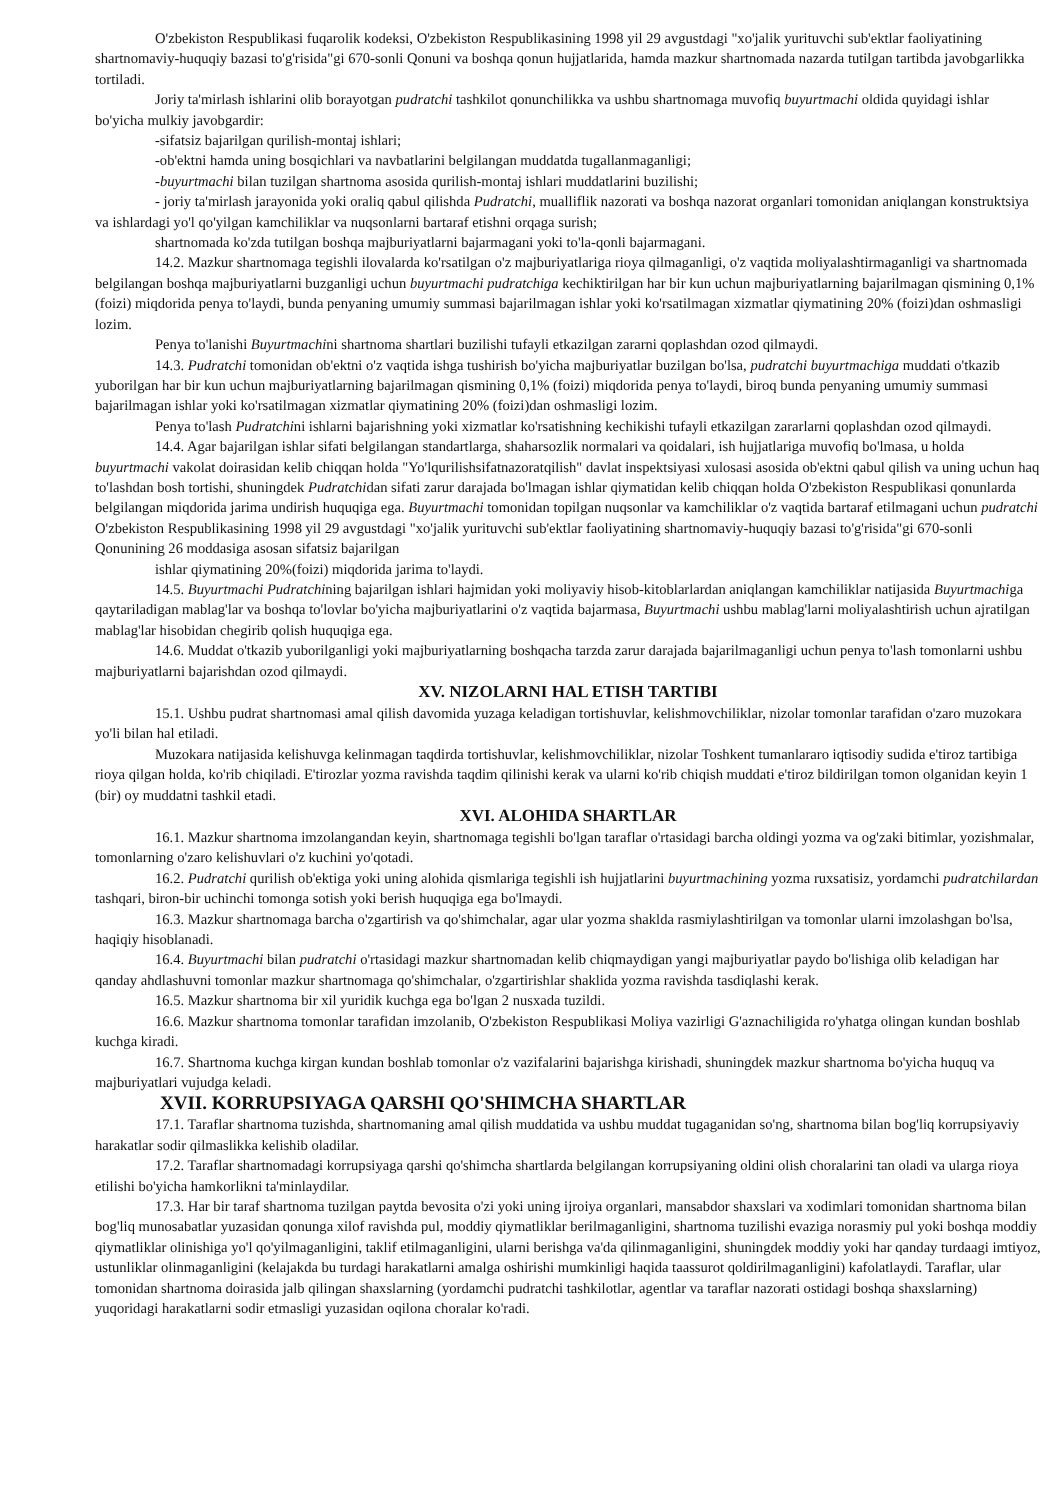O'zbekiston Respublikasi fuqarolik kodeksi, O'zbekiston Respublikasining 1998 yil 29 avgustdagi "xo'jalik yurituvchi sub'ektlar faoliyatining shartnomaviy-huquqiy bazasi to'g'risida"gi 670-sonli Qonuni va boshqa qonun hujjatlarida, hamda mazkur shartnomada nazarda tutilgan tartibda javobgarlikka tortiladi.
Joriy ta'mirlash ishlarini olib borayotgan pudratchi tashkilot qonunchilikka va ushbu shartnomaga muvofiq buyurtmachi oldida quyidagi ishlar bo'yicha mulkiy javobgardir:
-sifatsiz bajarilgan qurilish-montaj ishlari;
-ob'ektni hamda uning bosqichlari va navbatlarini belgilangan muddatda tugallanmaganligi;
-buyurtmachi bilan tuzilgan shartnoma asosida qurilish-montaj ishlari muddatlarini buzilishi;
- joriy ta'mirlash jarayonida yoki oraliq qabul qilishda Pudratchi, mualliflik nazorati va boshqa nazorat organlari tomonidan aniqlangan konstruktsiya va ishlardagi yo'l qo'yilgan kamchiliklar va nuqsonlarni bartaraf etishni orqaga surish;
shartnomada ko'zda tutilgan boshqa majburiyatlarni bajarmagani yoki to'la-qonli bajarmagani.
14.2. Mazkur shartnomaga tegishli ilovalarda ko'rsatilgan o'z majburiyatlariga rioya qilmaganligi, o'z vaqtida moliyalashtirmaganligi va shartnomada belgilangan boshqa majburiyatlarni buzganligi uchun buyurtmachi pudratchiga kechiktirilgan har bir kun uchun majburiyatlarning bajarilmagan qismining 0,1% (foizi) miqdorida penya to'laydi, bunda penyaning umumiy summasi bajarilmagan ishlar yoki ko'rsatilmagan xizmatlar qiymatining 20% (foizi)dan oshmasligi lozim.
Penya to'lanishi Buyurtmachini shartnoma shartlari buzilishi tufayli etkazilgan zararni qoplashdan ozod qilmaydi.
14.3. Pudratchi tomonidan ob'ektni o'z vaqtida ishga tushirish bo'yicha majburiyatlar buzilgan bo'lsa, pudratchi buyurtmachiga muddati o'tkazib yuborilgan har bir kun uchun majburiyatlarning bajarilmagan qismining 0,1% (foizi) miqdorida penya to'laydi, biroq bunda penyaning umumiy summasi bajarilmagan ishlar yoki ko'rsatilmagan xizmatlar qiymatining 20% (foizi)dan oshmasligi lozim.
Penya to'lash Pudratchini ishlarni bajarishning yoki xizmatlar ko'rsatishning kechikishi tufayli etkazilgan zararlarni qoplashdan ozod qilmaydi.
14.4. Agar bajarilgan ishlar sifati belgilangan standartlarga, shaharsozlik normalari va qoidalari, ish hujjatlariga muvofiq bo'lmasa, u holda buyurtmachi vakolat doirasidan kelib chiqqan holda "Yo'lqurilishsifatnazoratqilish" davlat inspektsiyasi xulosasi asosida ob'ektni qabul qilish va uning uchun haq to'lashdan bosh tortishi, shuningdek Pudratchidan sifati zarur darajada bo'lmagan ishlar qiymatidan kelib chiqqan holda O'zbekiston Respublikasi qonunlarda belgilangan miqdorida jarima undirish huquqiga ega. Buyurtmachi tomonidan topilgan nuqsonlar va kamchiliklar o'z vaqtida bartaraf etilmagani uchun pudratchi O'zbekiston Respublikasining 1998 yil 29 avgustdagi "xo'jalik yurituvchi sub'ektlar faoliyatining shartnomaviy-huquqiy bazasi to'g'risida"gi 670-sonli Qonunining 26 moddasiga asosan sifatsiz bajarilgan
ishlar qiymatining 20%(foizi) miqdorida jarima to'laydi.
14.5. Buyurtmachi Pudratchining bajarilgan ishlari hajmidan yoki moliyaviy hisob-kitoblarlardan aniqlangan kamchiliklar natijasida Buyurtmachiga qaytariladigan mablag'lar va boshqa to'lovlar bo'yicha majburiyatlarini o'z vaqtida bajarmasa, Buyurtmachi ushbu mablag'larni moliyalashtirish uchun ajratilgan mablag'lar hisobidan chegirib qolish huquqiga ega.
14.6. Muddat o'tkazib yuborilganligi yoki majburiyatlarning boshqacha tarzda zarur darajada bajarilmaganligi uchun penya to'lash tomonlarni ushbu majburiyatlarni bajarishdan ozod qilmaydi.
XV. NIZOLARNI HAL ETISH TARTIBI
15.1. Ushbu pudrat shartnomasi amal qilish davomida yuzaga keladigan tortishuvlar, kelishmovchiliklar, nizolar tomonlar tarafidan o'zaro muzokara yo'li bilan hal etiladi.
Muzokara natijasida kelishuvga kelinmagan taqdirda tortishuvlar, kelishmovchiliklar, nizolar Toshkent tumanlararo iqtisodiy sudida e'tiroz tartibiga rioya qilgan holda, ko'rib chiqiladi. E'tirozlar yozma ravishda taqdim qilinishi kerak va ularni ko'rib chiqish muddati e'tiroz bildirilgan tomon olganidan keyin 1 (bir) oy muddatni tashkil etadi.
XVI. ALOHIDA SHARTLAR
16.1. Mazkur shartnoma imzolangandan keyin, shartnomaga tegishli bo'lgan taraflar o'rtasidagi barcha oldingi yozma va og'zaki bitimlar, yozishmalar, tomonlarning o'zaro kelishuvlari o'z kuchini yo'qotadi.
16.2. Pudratchi qurilish ob'ektiga yoki uning alohida qismlariga tegishli ish hujjatlarini buyurtmachining yozma ruxsatisiz, yordamchi pudratchilardan tashqari, biron-bir uchinchi tomonga sotish yoki berish huquqiga ega bo'lmaydi.
16.3. Mazkur shartnomaga barcha o'zgartirish va qo'shimchalar, agar ular yozma shaklda rasmiylashtirilgan va tomonlar ularni imzolashgan bo'lsa, haqiqiy hisoblanadi.
16.4. Buyurtmachi bilan pudratchi o'rtasidagi mazkur shartnomadan kelib chiqmaydigan yangi majburiyatlar paydo bo'lishiga olib keladigan har qanday ahdlashuvni tomonlar mazkur shartnomaga qo'shimchalar, o'zgartirishlar shaklida yozma ravishda tasdiqlashi kerak.
16.5. Mazkur shartnoma bir xil yuridik kuchga ega bo'lgan 2 nusxada tuzildi.
16.6. Mazkur shartnoma tomonlar tarafidan imzolanib, O'zbekiston Respublikasi Moliya vazirligi G'aznachiligida ro'yhatga olingan kundan boshlab kuchga kiradi.
16.7. Shartnoma kuchga kirgan kundan boshlab tomonlar o'z vazifalarini bajarishga kirishadi, shuningdek mazkur shartnoma bo'yicha huquq va majburiyatlari vujudga keladi.
XVII. KORRUPSIYAGA QARSHI QO'SHIMCHA SHARTLAR
17.1. Taraflar shartnoma tuzishda, shartnomaning amal qilish muddatida va ushbu muddat tugaganidan so'ng, shartnoma bilan bog'liq korrupsiyaviy harakatlar sodir qilmaslikka kelishib oladilar.
17.2. Taraflar shartnomadagi korrupsiyaga qarshi qo'shimcha shartlarda belgilangan korrupsiyaning oldini olish choralarini tan oladi va ularga rioya etilishi bo'yicha hamkorlikni ta'minlaydilar.
17.3. Har bir taraf shartnoma tuzilgan paytda bevosita o'zi yoki uning ijroiya organlari, mansabdor shaxslari va xodimlari tomonidan shartnoma bilan bog'liq munosabatlar yuzasidan qonunga xilof ravishda pul, moddiy qiymatliklar berilmaganligini, shartnoma tuzilishi evaziga norasmiy pul yoki boshqa moddiy qiymatliklar olinishiga yo'l qo'yilmaganligini, taklif etilmaganligini, ularni berishga va'da qilinmaganligini, shuningdek moddiy yoki har qanday turdaagi imtiyoz, ustunliklar olinmaganligini (kelajakda bu turdagi harakatlarni amalga oshirishi mumkinligi haqida taassurot qoldirilmaganligini) kafolatlaydi. Taraflar, ular tomonidan shartnoma doirasida jalb qilingan shaxslarning (yordamchi pudratchi tashkilotlar, agentlar va taraflar nazorati ostidagi boshqa shaxslarning) yuqoridagi harakatlarni sodir etmasligi yuzasidan oqilona choralar ko'radi.